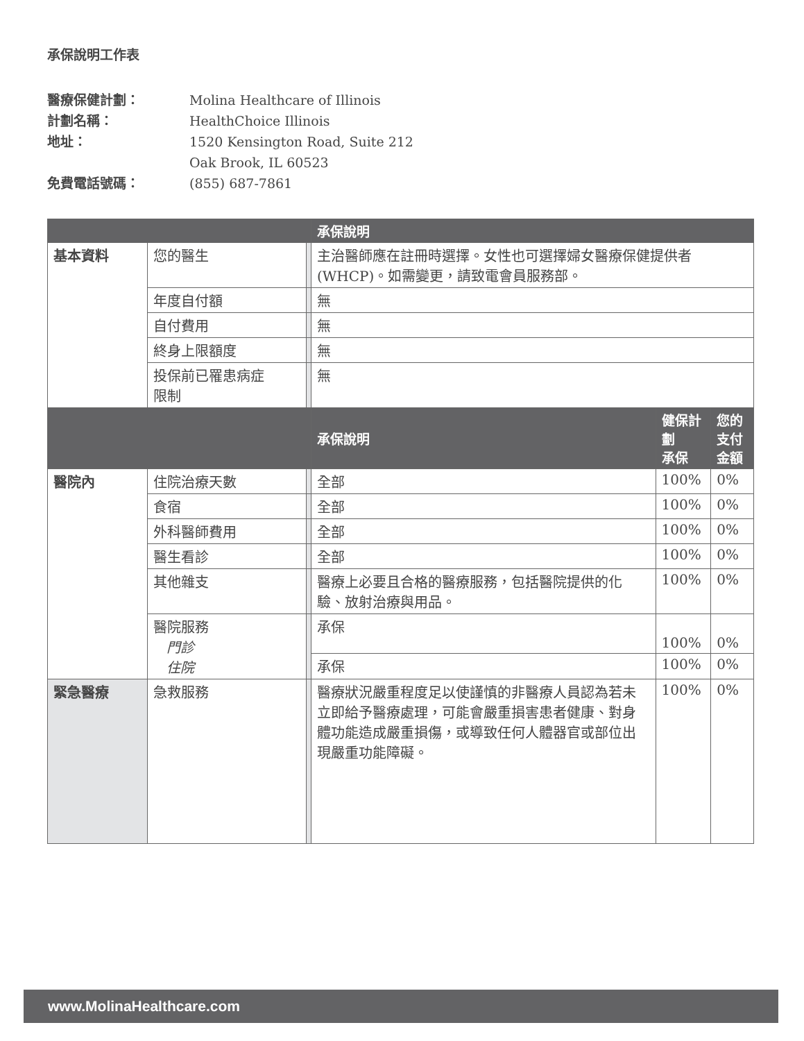承保說明工作表
醫療保健計劃： Molina Healthcare of Illinois
計劃名稱： HealthChoice Illinois
地址： 1520 Kensington Road, Suite 212
Oak Brook, IL 60523
免費電話號碼： (855) 687-7861
| | | | 承保說明 | | |
| --- | --- | --- | --- | --- | --- |
| 基本資料 | 您的醫生 | | 主治醫師應在註冊時選擇。女性也可選擇婦女醫療保健提供者 (WHCP)。如需變更，請致電會員服務部。 | | |
| | 年度自付額 | | 無 | | |
| | 自付費用 | | 無 | | |
| | 終身上限額度 | | 無 | | |
| | 投保前已罹患病症 限制 | | 無 | | |
| | | | 承保說明 | 健保計劃 承保 | 您的 支付金額 |
| 醫院內 | 住院治療天數 | | 全部 | 100% | 0% |
| | 食宿 | | 全部 | 100% | 0% |
| | 外科醫師費用 | | 全部 | 100% | 0% |
| | 醫生看診 | | 全部 | 100% | 0% |
| | 其他雜支 | | 醫療上必要且合格的醫療服務，包括醫院提供的化驗、放射治療與用品。 | 100% | 0% |
| | 醫院服務 門診 住院 | | 承保 | 100% | 0% |
| | | | 承保 | 100% | 0% |
| 緊急醫療 | 急救服務 | | 醫療狀況嚴重程度足以使謹慎的非醫療人員認為若未立即給予醫療處理，可能會嚴重損害患者健康、對身體功能造成嚴重損傷，或導致任何人體器官或部位出現嚴重功能障礙。 | 100% | 0% |
www.MolinaHealthcare.com